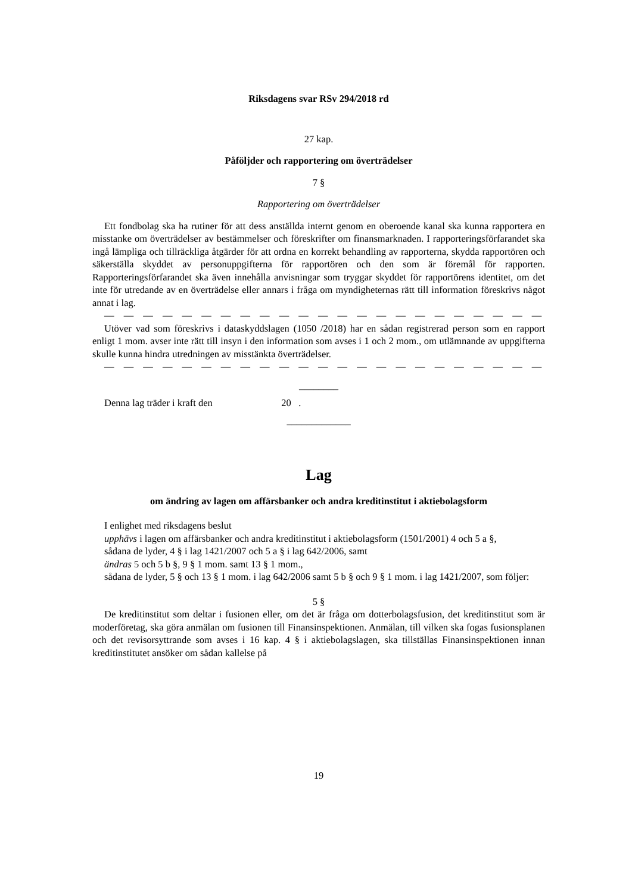Riksdagens svar RSv 294/2018 rd
27 kap.
Påföljder och rapportering om överträdelser
7 §
Rapportering om överträdelser
Ett fondbolag ska ha rutiner för att dess anställda internt genom en oberoende kanal ska kunna rapportera en misstanke om överträdelser av bestämmelser och föreskrifter om finansmarknaden. I rapporteringsförfarandet ska ingå lämpliga och tillräckliga åtgärder för att ordna en korrekt behandling av rapporterna, skydda rapportören och säkerställa skyddet av personuppgifterna för rapportören och den som är föremål för rapporten. Rapporteringsförfarandet ska även innehålla anvisningar som tryggar skyddet för rapportörens identitet, om det inte för utredande av en överträdelse eller annars i fråga om myndigheternas rätt till information föreskrivs något annat i lag.
— — — — — — — — — — — — — — — — — — — — — — — — — — —
Utöver vad som föreskrivs i dataskyddslagen (1050 /2018) har en sådan registrerad person som en rapport enligt 1 mom. avser inte rätt till insyn i den information som avses i 1 och 2 mom., om utlämnande av uppgifterna skulle kunna hindra utredningen av misstänkta överträdelser.
— — — — — — — — — — — — — — — — — — — — — — — — — — —
________
Denna lag träder i kraft den 20 .
_____________
Lag
om ändring av lagen om affärsbanker och andra kreditinstitut i aktiebolagsform
I enlighet med riksdagens beslut
upphävs i lagen om affärsbanker och andra kreditinstitut i aktiebolagsform (1501/2001) 4 och 5 a §,
sådana de lyder, 4 § i lag 1421/2007 och 5 a § i lag 642/2006, samt
ändras 5 och 5 b §, 9 § 1 mom. samt 13 § 1 mom.,
sådana de lyder, 5 § och 13 § 1 mom. i lag 642/2006 samt 5 b § och 9 § 1 mom. i lag 1421/2007, som följer:
5 §
De kreditinstitut som deltar i fusionen eller, om det är fråga om dotterbolagsfusion, det kreditinstitut som är moderföretag, ska göra anmälan om fusionen till Finansinspektionen. Anmälan, till vilken ska fogas fusionsplanen och det revisorsyttrande som avses i 16 kap. 4 § i aktiebolagslagen, ska tillställas Finansinspektionen innan kreditinstitutet ansöker om sådan kallelse på
19